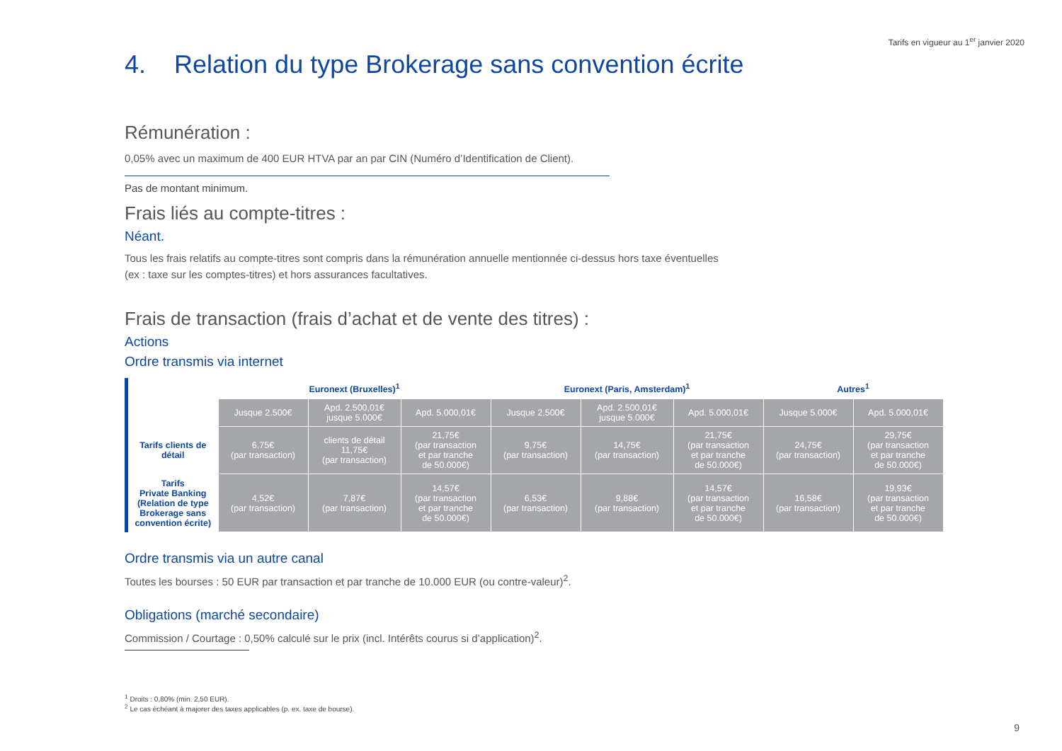Tarifs en vigueur au 1<sup>er</sup> janvier 2020
4. Relation du type Brokerage sans convention écrite
Rémunération :
0,05% avec un maximum de 400 EUR HTVA par an par CIN (Numéro d’Identification de Client).
Pas de montant minimum.
Frais liés au compte-titres :
Néant.
Tous les frais relatifs au compte-titres sont compris dans la rémunération annuelle mentionnée ci-dessus hors taxe éventuelles
(ex : taxe sur les comptes-titres) et hors assurances facultatives.
Frais de transaction (frais d’achat et de vente des titres) :
Actions
Ordre transmis via internet
| | Euronext (Bruxelles)<sup>1</sup> | | | Euronext (Paris, Amsterdam)<sup>1</sup> | | | Autres<sup>1</sup> | |
| --- | --- | --- | --- | --- | --- | --- | --- | --- |
| | Jusque 2.500€ | Apd. 2.500,01€ jusque 5.000€ | Apd. 5.000,01€ | Jusque 2.500€ | Apd. 2.500,01€ jusque 5.000€ | Apd. 5.000,01€ | Jusque 5.000€ | Apd. 5.000,01€ |
| Tarifs clients de détail | 6,75€ (par transaction) | clients de détail 11,75€ (par transaction) | 21,75€ (par transaction et par tranche de 50.000€) | 9,75€ (par transaction) | 14,75€ (par transaction) | 21,75€ (par transaction et par tranche de 50.000€) | 24,75€ (par transaction) | 29,75€ (par transaction et par tranche de 50.000€) |
| Tarifs Private Banking (Relation de type Brokerage sans convention écrite) | 4,52€ (par transaction) | 7,87€ (par transaction) | 14,57€ (par transaction et par tranche de 50.000€) | 6,53€ (par transaction) | 9,88€ (par transaction) | 14,57€ (par transaction et par tranche de 50.000€) | 16,58€ (par transaction) | 19,93€ (par transaction et par tranche de 50.000€) |
Ordre transmis via un autre canal
Toutes les bourses : 50 EUR par transaction et par tranche de 10.000 EUR (ou contre-valeur)<sup>2</sup>.
Obligations (marché secondaire)
Commission / Courtage : 0,50% calculé sur le prix (incl. Intérêts courus si d’application)<sup>2</sup>.
<sup>1</sup> Droits : 0,80% (min. 2,50 EUR).
<sup>2</sup> Le cas échéant à majorer des taxes applicables (p. ex. taxe de bourse).
9